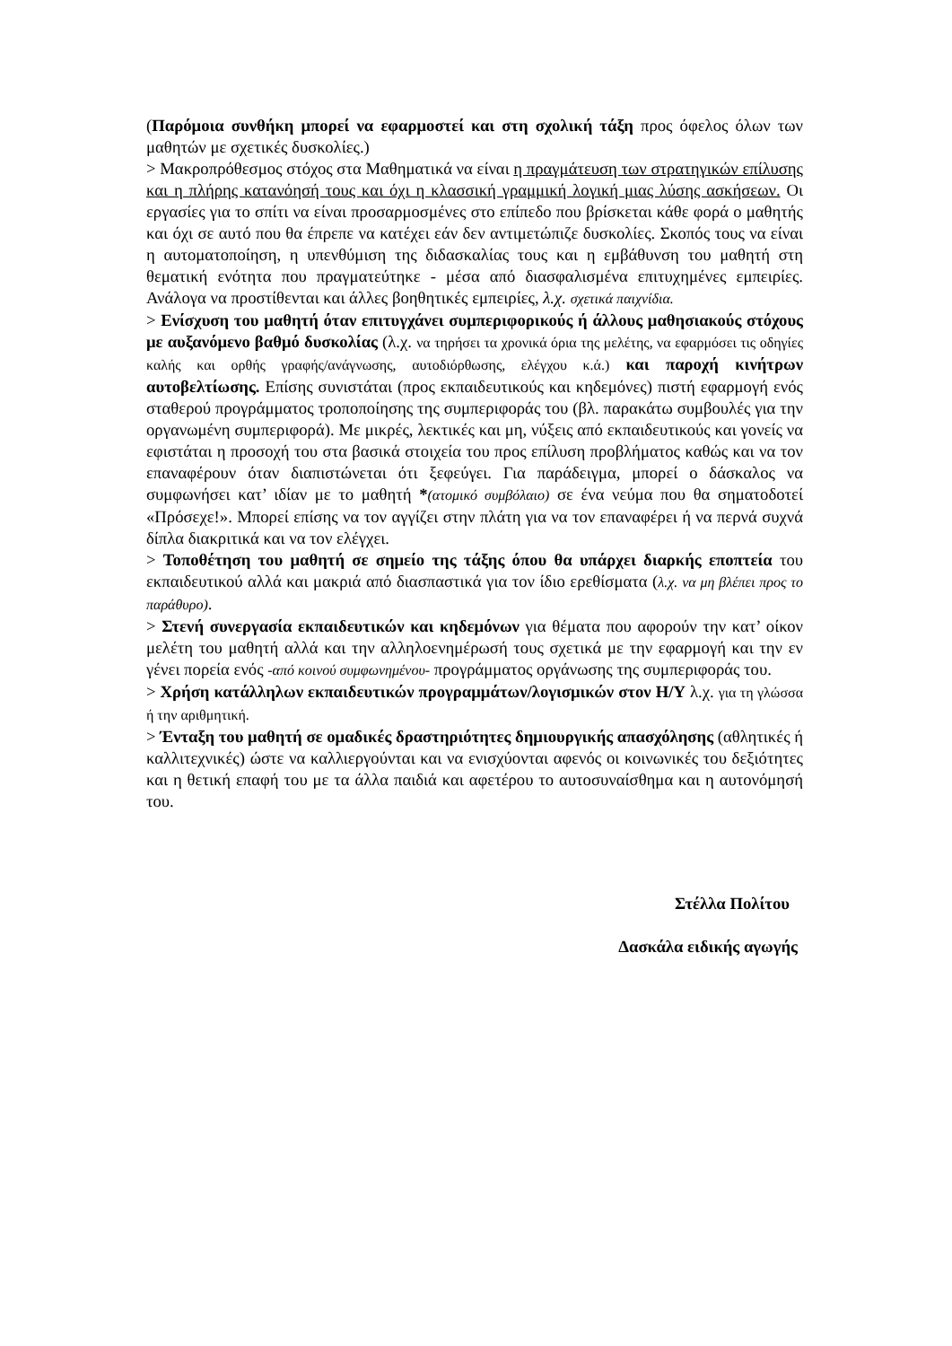(Παρόμοια συνθήκη μπορεί να εφαρμοστεί και στη σχολική τάξη προς όφελος όλων των μαθητών με σχετικές δυσκολίες.)
> Μακροπρόθεσμος στόχος στα Μαθηματικά να είναι η πραγμάτευση των στρατηγικών επίλυσης και η πλήρης κατανόησή τους και όχι η κλασσική γραμμική λογική μιας λύσης ασκήσεων. Οι εργασίες για το σπίτι να είναι προσαρμοσμένες στο επίπεδο που βρίσκεται κάθε φορά ο μαθητής και όχι σε αυτό που θα έπρεπε να κατέχει εάν δεν αντιμετώπιζε δυσκολίες. Σκοπός τους να είναι η αυτοματοποίηση, η υπενθύμιση της διδασκαλίας τους και η εμβάθυνση του μαθητή στη θεματική ενότητα που πραγματεύτηκε - μέσα από διασφαλισμένα επιτυχημένες εμπειρίες. Ανάλογα να προστίθενται και άλλες βοηθητικές εμπειρίες, λ.χ. σχετικά παιχνίδια.
> Ενίσχυση του μαθητή όταν επιτυγχάνει συμπεριφορικούς ή άλλους μαθησιακούς στόχους με αυξανόμενο βαθμό δυσκολίας (λ.χ. να τηρήσει τα χρονικά όρια της μελέτης, να εφαρμόσει τις οδηγίες καλής και ορθής γραφής/ανάγνωσης, αυτοδιόρθωσης, ελέγχου κ.ά.) και παροχή κινήτρων αυτοβελτίωσης. Επίσης συνιστάται (προς εκπαιδευτικούς και κηδεμόνες) πιστή εφαρμογή ενός σταθερού προγράμματος τροποποίησης της συμπεριφοράς του (βλ. παρακάτω συμβουλές για την οργανωμένη συμπεριφορά). Με μικρές, λεκτικές και μη, νύξεις από εκπαιδευτικούς και γονείς να εφιστάται η προσοχή του στα βασικά στοιχεία του προς επίλυση προβλήματος καθώς και να τον επαναφέρουν όταν διαπιστώνεται ότι ξεφεύγει. Για παράδειγμα, μπορεί ο δάσκαλος να συμφωνήσει κατ’ ιδίαν με το μαθητή *(ατομικό συμβόλαιο) σε ένα νεύμα που θα σηματοδοτεί «Πρόσεχε!». Μπορεί επίσης να τον αγγίζει στην πλάτη για να τον επαναφέρει ή να περνά συχνά δίπλα διακριτικά και να τον ελέγχει.
> Τοποθέτηση του μαθητή σε σημείο της τάξης όπου θα υπάρχει διαρκής εποπτεία του εκπαιδευτικού αλλά και μακριά από διασπαστικά για τον ίδιο ερεθίσματα (λ.χ. να μη βλέπει προς το παράθυρο).
> Στενή συνεργασία εκπαιδευτικών και κηδεμόνων για θέματα που αφορούν την κατ’ οίκον μελέτη του μαθητή αλλά και την αλληλοενημέρωσή τους σχετικά με την εφαρμογή και την εν γένει πορεία ενός -από κοινού συμφωνημένου- προγράμματος οργάνωσης της συμπεριφοράς του.
> Χρήση κατάλληλων εκπαιδευτικών προγραμμάτων/λογισμικών στον Η/Υ λ.χ. για τη γλώσσα ή την αριθμητική.
> Ένταξη του μαθητή σε ομαδικές δραστηριότητες δημιουργικής απασχόλησης (αθλητικές ή καλλιτεχνικές) ώστε να καλλιεργούνται και να ενισχύονται αφενός οι κοινωνικές του δεξιότητες και η θετική επαφή του με τα άλλα παιδιά και αφετέρου το αυτοσυναίσθημα και η αυτονόμησή του.
Στέλλα Πολίτου
Δασκάλα ειδικής αγωγής